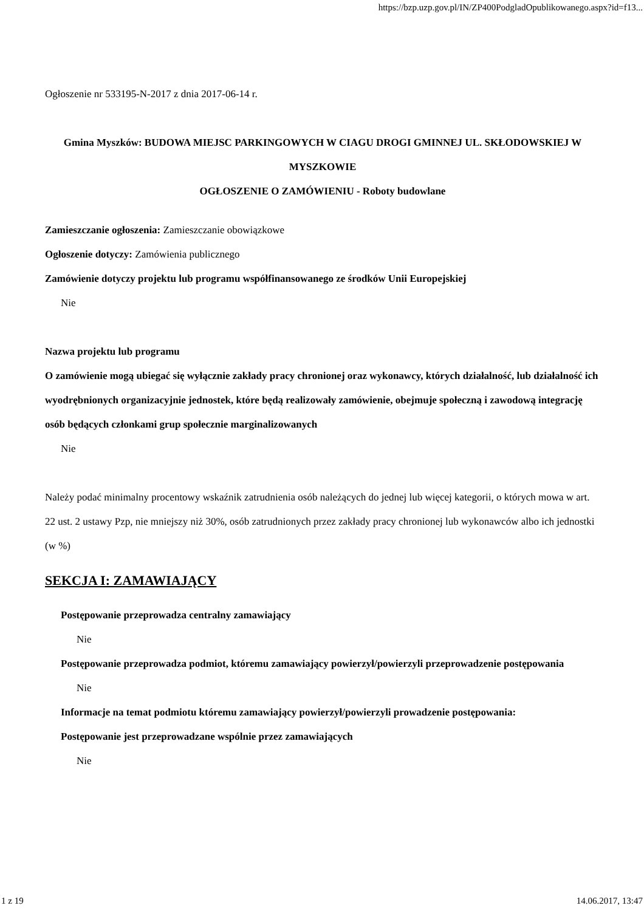https://bzp.uzp.gov.pl/IN/ZP400PodgladOpublikowanego.aspx?id=f13...
Ogłoszenie nr 533195-N-2017 z dnia 2017-06-14 r.
Gmina Myszków: BUDOWA MIEJSC PARKINGOWYCH W CIAGU DROGI GMINNEJ UL. SKŁODOWSKIEJ W MYSZKOWIE
OGŁOSZENIE O ZAMÓWIENIU - Roboty budowlane
Zamieszczanie ogłoszenia: Zamieszczanie obowiązkowe
Ogłoszenie dotyczy: Zamówienia publicznego
Zamówienie dotyczy projektu lub programu współfinansowanego ze środków Unii Europejskiej
Nie
Nazwa projektu lub programu
O zamówienie mogą ubiegać się wyłącznie zakłady pracy chronionej oraz wykonawcy, których działalność, lub działalność ich wyodrębnionych organizacyjnie jednostek, które będą realizowały zamówienie, obejmuje społeczną i zawodową integrację osób będących członkami grup społecznie marginalizowanych
Nie
Należy podać minimalny procentowy wskaźnik zatrudnienia osób należących do jednej lub więcej kategorii, o których mowa w art. 22 ust. 2 ustawy Pzp, nie mniejszy niż 30%, osób zatrudnionych przez zakłady pracy chronionej lub wykonawców albo ich jednostki (w %)
SEKCJA I: ZAMAWIAJĄCY
Postępowanie przeprowadza centralny zamawiający
Nie
Postępowanie przeprowadza podmiot, któremu zamawiający powierzył/powierzyli przeprowadzenie postępowania
Nie
Informacje na temat podmiotu któremu zamawiający powierzył/powierzyli prowadzenie postępowania:
Postępowanie jest przeprowadzane wspólnie przez zamawiających
Nie
1 z 19 14.06.2017, 13:47